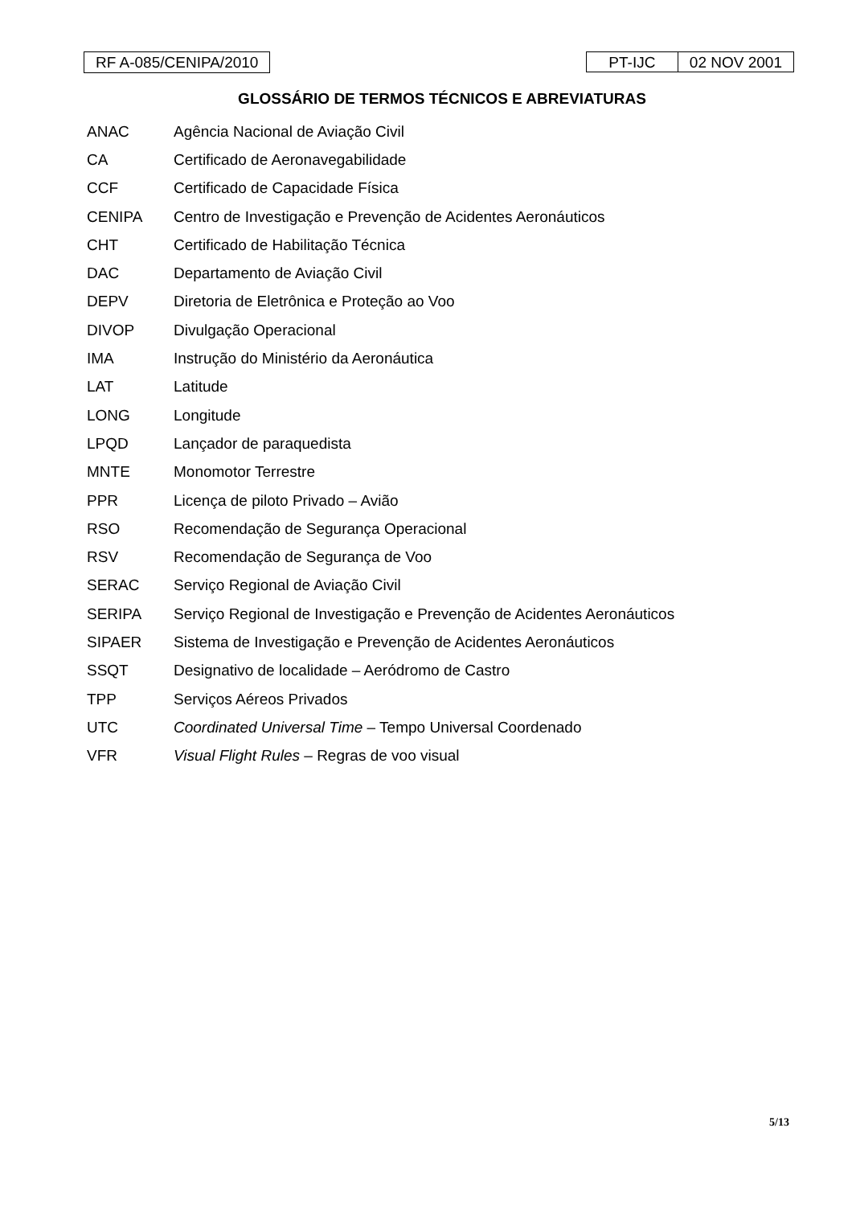RF A-085/CENIPA/2010
PT-IJC 02 NOV 2001
GLOSSÁRIO DE TERMOS TÉCNICOS E ABREVIATURAS
| ANAC | Agência Nacional de Aviação Civil |
| CA | Certificado de Aeronavegabilidade |
| CCF | Certificado de Capacidade Física |
| CENIPA | Centro de Investigação e Prevenção de Acidentes Aeronáuticos |
| CHT | Certificado de Habilitação Técnica |
| DAC | Departamento de Aviação Civil |
| DEPV | Diretoria de Eletrônica e Proteção ao Voo |
| DIVOP | Divulgação Operacional |
| IMA | Instrução do Ministério da Aeronáutica |
| LAT | Latitude |
| LONG | Longitude |
| LPQD | Lançador de paraquedista |
| MNTE | Monomotor Terrestre |
| PPR | Licença de piloto Privado – Avião |
| RSO | Recomendação de Segurança Operacional |
| RSV | Recomendação de Segurança de Voo |
| SERAC | Serviço Regional de Aviação Civil |
| SERIPA | Serviço Regional de Investigação e Prevenção de Acidentes Aeronáuticos |
| SIPAER | Sistema de Investigação e Prevenção de Acidentes Aeronáuticos |
| SSQT | Designativo de localidade – Aeródromo de Castro |
| TPP | Serviços Aéreos Privados |
| UTC | Coordinated Universal Time – Tempo Universal Coordenado |
| VFR | Visual Flight Rules – Regras de voo visual |
5/13